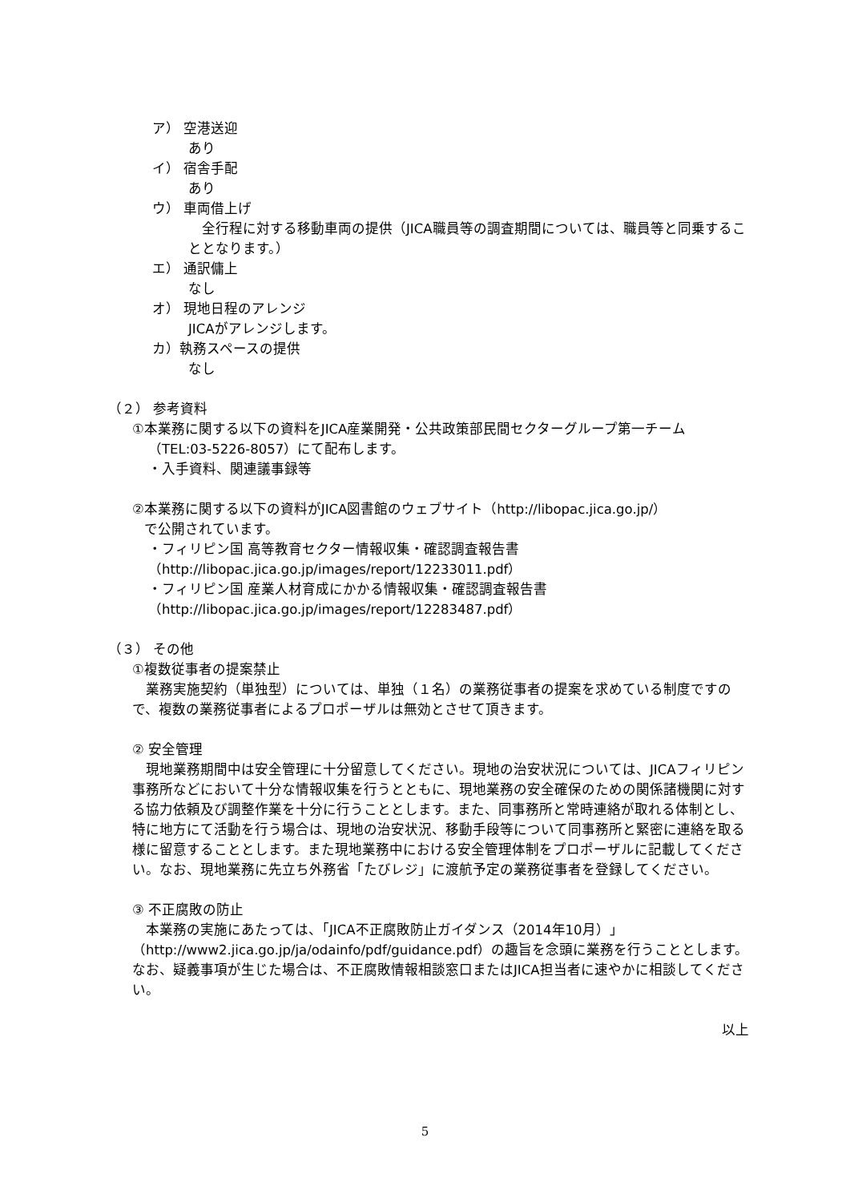ア） 空港送迎
あり
イ） 宿舎手配
あり
ウ） 車両借上げ
　全行程に対する移動車両の提供（JICA職員等の調査期間については、職員等と同乗することとなります。）
エ） 通訳傭上
なし
オ） 現地日程のアレンジ
JICAがアレンジします。
カ）執務スペースの提供
なし
（２） 参考資料
①本業務に関する以下の資料をJICA産業開発・公共政策部民間セクターグループ第一チーム
（TEL:03-5226-8057）にて配布します。
・入手資料、関連議事録等
②本業務に関する以下の資料がJICA図書館のウェブサイト（http://libopac.jica.go.jp/）
で公開されています。
・フィリピン国 高等教育セクター情報収集・確認調査報告書
（http://libopac.jica.go.jp/images/report/12233011.pdf）
・フィリピン国 産業人材育成にかかる情報収集・確認調査報告書
（http://libopac.jica.go.jp/images/report/12283487.pdf）
（３） その他
①複数従事者の提案禁止
　業務実施契約（単独型）については、単独（１名）の業務従事者の提案を求めている制度ですので、複数の業務従事者によるプロポーザルは無効とさせて頂きます。
② 安全管理
　現地業務期間中は安全管理に十分留意してください。現地の治安状況については、JICAフィリピン事務所などにおいて十分な情報収集を行うとともに、現地業務の安全確保のための関係諸機関に対する協力依頼及び調整作業を十分に行うこととします。また、同事務所と常時連絡が取れる体制とし、特に地方にて活動を行う場合は、現地の治安状況、移動手段等について同事務所と緊密に連絡を取る様に留意することとします。また現地業務中における安全管理体制をプロポーザルに記載してください。なお、現地業務に先立ち外務省「たびレジ」に渡航予定の業務従事者を登録してください。
③ 不正腐敗の防止
　本業務の実施にあたっては、「JICA不正腐敗防止ガイダンス（2014年10月）」（http://www2.jica.go.jp/ja/odainfo/pdf/guidance.pdf）の趣旨を念頭に業務を行うこととします。なお、疑義事項が生じた場合は、不正腐敗情報相談窓口またはJICA担当者に速やかに相談してください。
以上
5